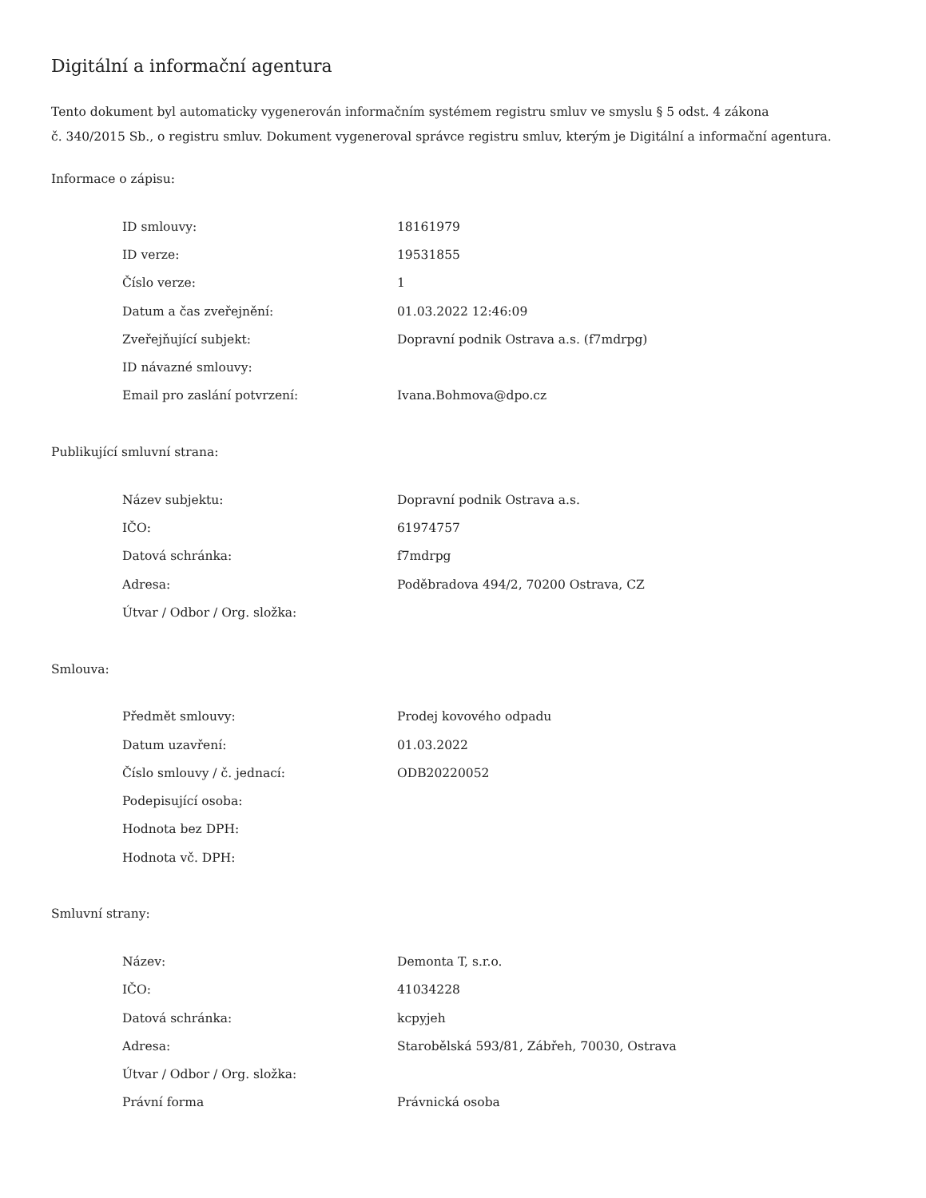Digitální a informační agentura
Tento dokument byl automaticky vygenerován informačním systémem registru smluv ve smyslu § 5 odst. 4 zákona
č. 340/2015 Sb., o registru smluv. Dokument vygeneroval správce registru smluv, kterým je Digitální a informační agentura.
Informace o zápisu:
| ID smlouvy: | 18161979 |
| ID verze: | 19531855 |
| Číslo verze: | 1 |
| Datum a čas zveřejnění: | 01.03.2022 12:46:09 |
| Zveřejňující subjekt: | Dopravní podnik Ostrava a.s. (f7mdrpg) |
| ID návazné smlouvy: | |
| Email pro zaslání potvrzení: | Ivana.Bohmova@dpo.cz |
Publikující smluvní strana:
| Název subjektu: | Dopravní podnik Ostrava a.s. |
| IČO: | 61974757 |
| Datová schránka: | f7mdrpg |
| Adresa: | Poděbradova 494/2, 70200 Ostrava, CZ |
| Útvar / Odbor / Org. složka: | |
Smlouva:
| Předmět smlouvy: | Prodej kovového odpadu |
| Datum uzavření: | 01.03.2022 |
| Číslo smlouvy / č. jednací: | ODB20220052 |
| Podepisující osoba: | |
| Hodnota bez DPH: | |
| Hodnota vč. DPH: | |
Smluvní strany:
| Název: | Demonta T, s.r.o. |
| IČO: | 41034228 |
| Datová schránka: | kcpyjeh |
| Adresa: | Starobělská 593/81, Zábřeh, 70030, Ostrava |
| Útvar / Odbor / Org. složka: | |
| Právní forma | Právnická osoba |